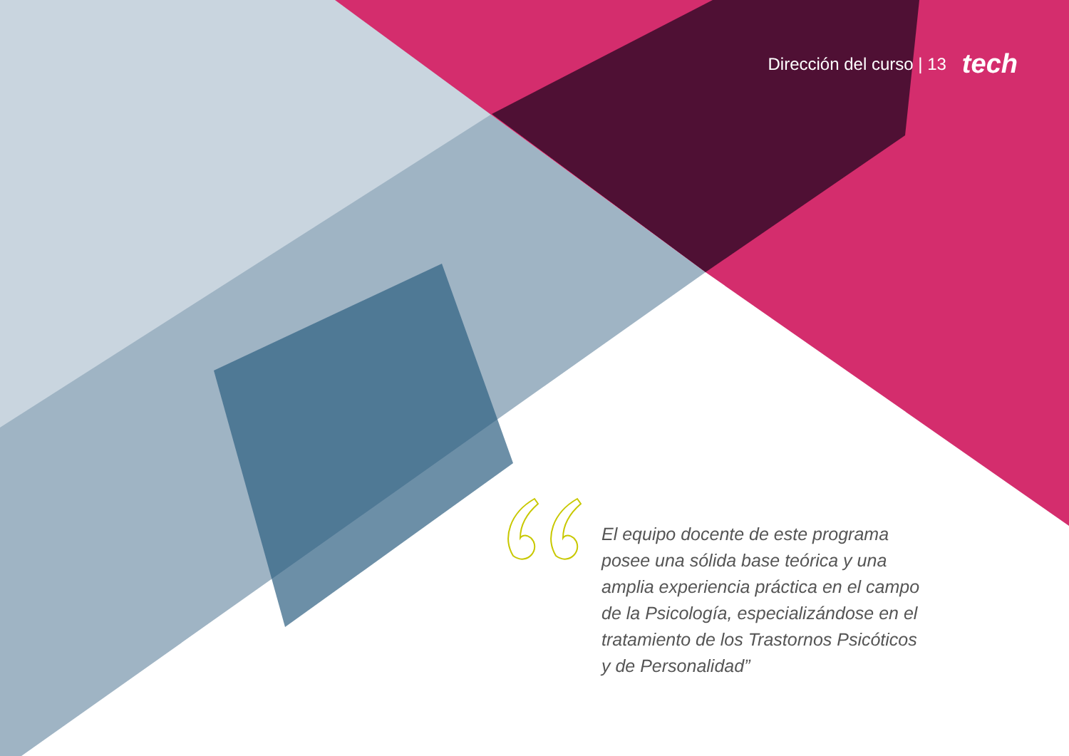Dirección del curso | 13 tech
El equipo docente de este programa posee una sólida base teórica y una amplia experiencia práctica en el campo de la Psicología, especializándose en el tratamiento de los Trastornos Psicóticos y de Personalidad”